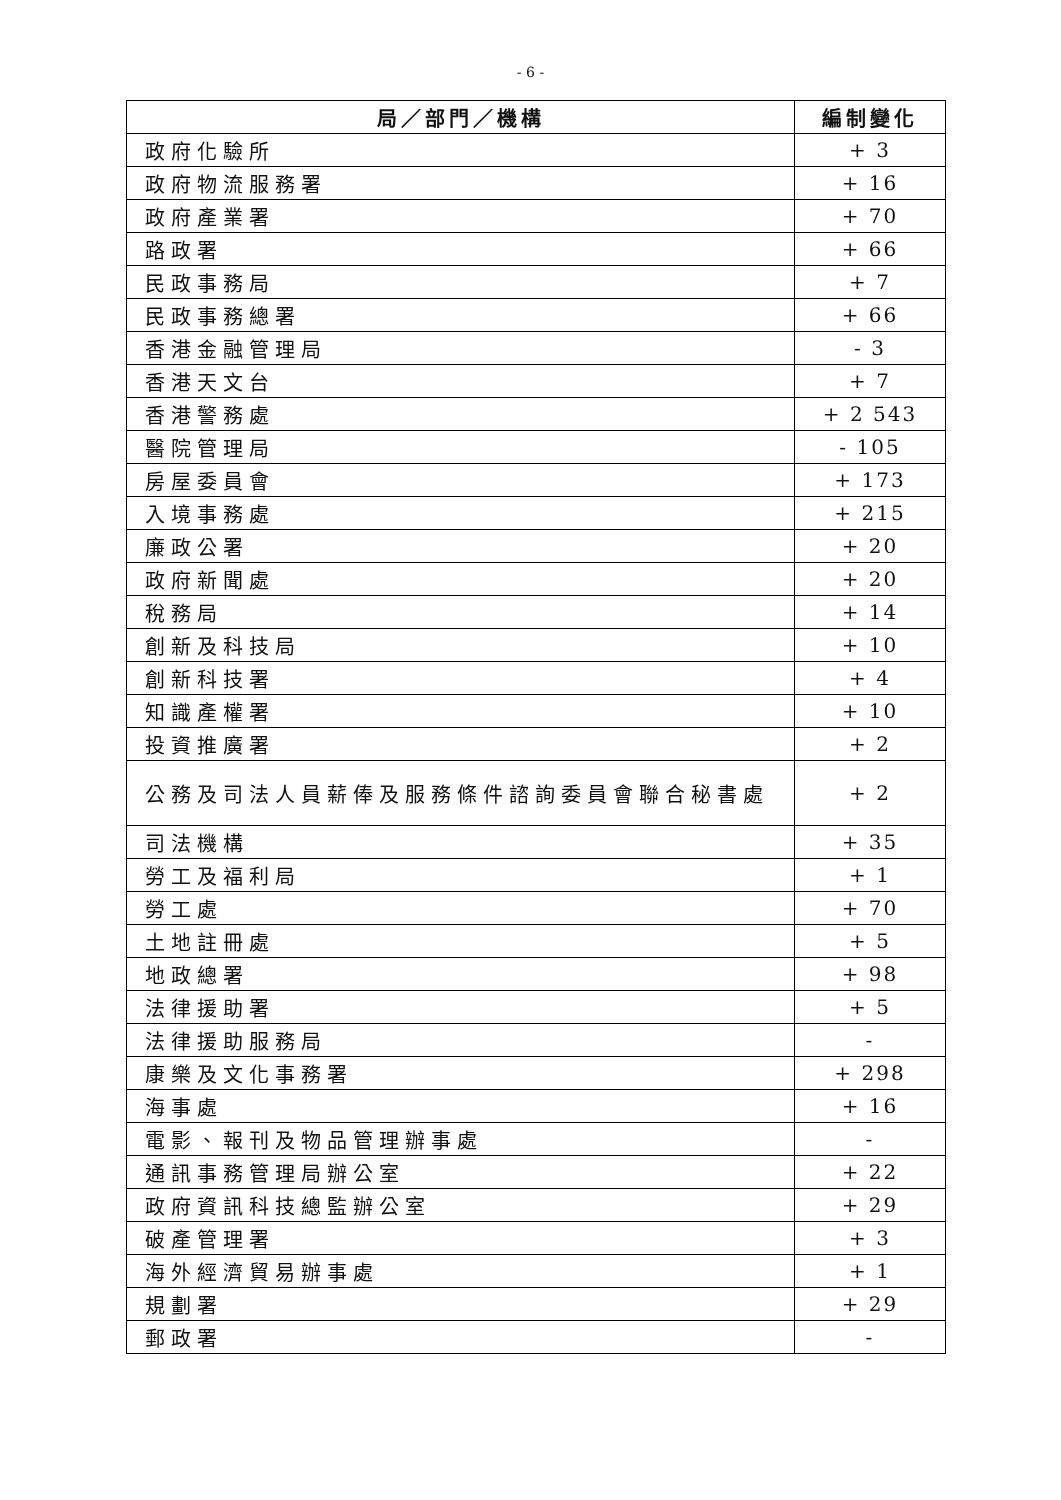- 6 -
| 局／部門／機構 | 編制變化 |
| --- | --- |
| 政府化驗所 | + 3 |
| 政府物流服務署 | + 16 |
| 政府產業署 | + 70 |
| 路政署 | + 66 |
| 民政事務局 | + 7 |
| 民政事務總署 | + 66 |
| 香港金融管理局 | - 3 |
| 香港天文台 | + 7 |
| 香港警務處 | + 2 543 |
| 醫院管理局 | - 105 |
| 房屋委員會 | + 173 |
| 入境事務處 | + 215 |
| 廉政公署 | + 20 |
| 政府新聞處 | + 20 |
| 稅務局 | + 14 |
| 創新及科技局 | + 10 |
| 創新科技署 | + 4 |
| 知識產權署 | + 10 |
| 投資推廣署 | + 2 |
| 公務及司法人員薪俸及服務條件諮詢委員會聯合秘書處 | + 2 |
| 司法機構 | + 35 |
| 勞工及福利局 | + 1 |
| 勞工處 | + 70 |
| 土地註冊處 | + 5 |
| 地政總署 | + 98 |
| 法律援助署 | + 5 |
| 法律援助服務局 | - |
| 康樂及文化事務署 | + 298 |
| 海事處 | + 16 |
| 電影、報刊及物品管理辦事處 | - |
| 通訊事務管理局辦公室 | + 22 |
| 政府資訊科技總監辦公室 | + 29 |
| 破產管理署 | + 3 |
| 海外經濟貿易辦事處 | + 1 |
| 規劃署 | + 29 |
| 郵政署 | - |